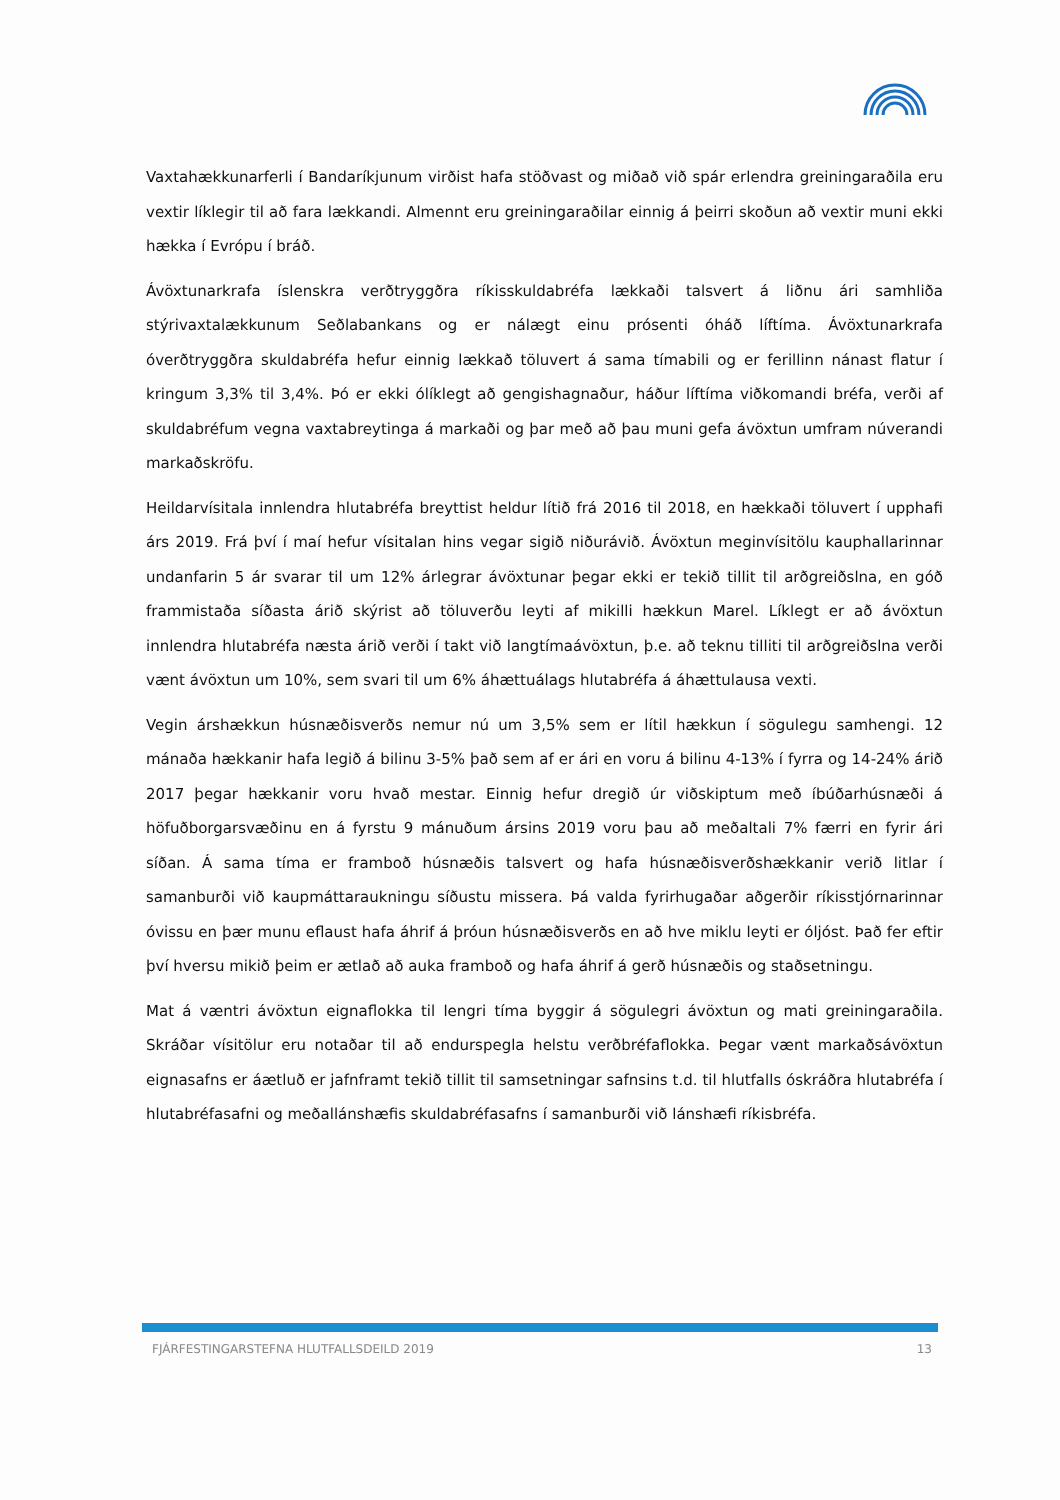Vaxtahækkunarferli í Bandaríkjunum virðist hafa stöðvast og miðað við spár erlendra greiningaraðila eru vextir líklegir til að fara lækkandi. Almennt eru greiningaraðilar einnig á þeirri skoðun að vextir muni ekki hækka í Evrópu í bráð.
Ávöxtunarkrafa íslenskra verðtryggðra ríkisskuldabréfa lækkaði talsvert á liðnu ári samhliða stýrivaxtalækkunum Seðlabankans og er nálægt einu prósenti óháð líftíma. Ávöxtunarkrafa óverðtryggðra skuldabréfa hefur einnig lækkað töluvert á sama tímabili og er ferillinn nánast flatur í kringum 3,3% til 3,4%. Þó er ekki ólíklegt að gengishagnaður, háður líftíma viðkomandi bréfa, verði af skuldabréfum vegna vaxtabreytinga á markaði og þar með að þau muni gefa ávöxtun umfram núverandi markaðskröfu.
Heildarvísitala innlendra hlutabréfa breyttist heldur lítið frá 2016 til 2018, en hækkaði töluvert í upphafi árs 2019. Frá því í maí hefur vísitalan hins vegar sigið niðurávið. Ávöxtun meginvísitölu kauphallarinnar undanfarin 5 ár svarar til um 12% árlegrar ávöxtunar þegar ekki er tekið tillit til arðgreiðslna, en góð frammistaða síðasta árið skýrist að töluverðu leyti af mikilli hækkun Marel. Líklegt er að ávöxtun innlendra hlutabréfa næsta árið verði í takt við langtímaávöxtun, þ.e. að teknu tilliti til arðgreiðslna verði vænt ávöxtun um 10%, sem svari til um 6% áhættuálags hlutabréfa á áhættulausa vexti.
Vegin árshækkun húsnæðisverðs nemur nú um 3,5% sem er lítil hækkun í sögulegu samhengi. 12 mánaða hækkanir hafa legið á bilinu 3-5% það sem af er ári en voru á bilinu 4-13% í fyrra og 14-24% árið 2017 þegar hækkanir voru hvað mestar. Einnig hefur dregið úr viðskiptum með íbúðarhúsnæði á höfuðborgarsvæðinu en á fyrstu 9 mánuðum ársins 2019 voru þau að meðaltali 7% færri en fyrir ári síðan. Á sama tíma er framboð húsnæðis talsvert og hafa húsnæðisverðshækkanir verið litlar í samanburði við kaupmáttaraukningu síðustu missera. Þá valda fyrirhugaðar aðgerðir ríkisstjórnarinnar óvissu en þær munu eflaust hafa áhrif á þróun húsnæðisverðs en að hve miklu leyti er óljóst. Það fer eftir því hversu mikið þeim er ætlað að auka framboð og hafa áhrif á gerð húsnæðis og staðsetningu.
Mat á væntri ávöxtun eignaflokka til lengri tíma byggir á sögulegri ávöxtun og mati greiningaraðila. Skráðar vísitölur eru notaðar til að endurspegla helstu verðbréfaflokka. Þegar vænt markaðsávöxtun eignasafns er áætluð er jafnframt tekið tillit til samsetningar safnsins t.d. til hlutfalls óskráðra hlutabréfa í hlutabréfasafni og meðallánshæfis skuldabréfasafns í samanburði við lánshæfi ríkisbréfa.
FJÁRFESTINGARSTEFNA HLUTFALLSDEILD 2019 13